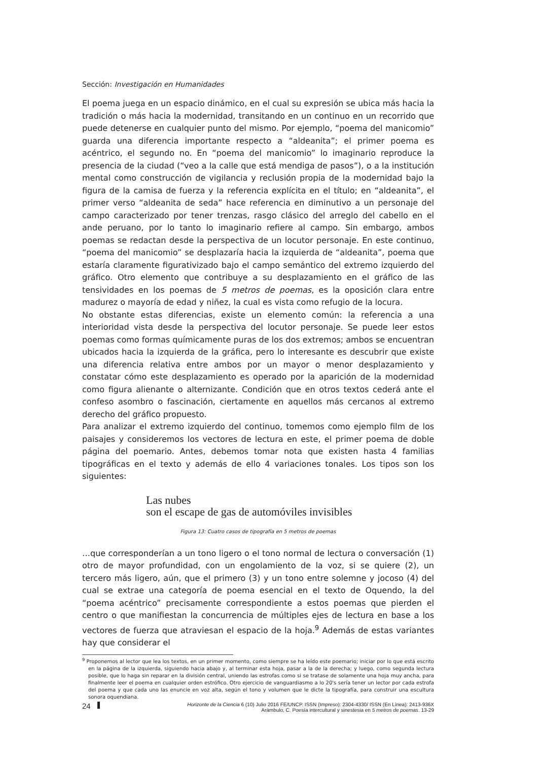Sección: Investigación en Humanidades
El poema juega en un espacio dinámico, en el cual su expresión se ubica más hacia la tradición o más hacia la modernidad, transitando en un continuo en un recorrido que puede detenerse en cualquier punto del mismo. Por ejemplo, “poema del manicomio” guarda una diferencia importante respecto a “aldeanita”; el primer poema es acéntrico, el segundo no. En “poema del manicomio” lo imaginario reproduce la presencia de la ciudad (“veo a la calle que está mendiga de pasos”), o a la institución mental como construcción de vigilancia y reclusión propia de la modernidad bajo la figura de la camisa de fuerza y la referencia explícita en el título; en “aldeanita”, el primer verso “aldeanita de seda” hace referencia en diminutivo a un personaje del campo caracterizado por tener trenzas, rasgo clásico del arreglo del cabello en el ande peruano, por lo tanto lo imaginario refiere al campo. Sin embargo, ambos poemas se redactan desde la perspectiva de un locutor personaje. En este continuo, “poema del manicomio” se desplazaría hacia la izquierda de “aldeanita”, poema que estaría claramente figurativizado bajo el campo semántico del extremo izquierdo del gráfico. Otro elemento que contribuye a su desplazamiento en el gráfico de las tensividades en los poemas de 5 metros de poemas, es la oposición clara entre madurez o mayoría de edad y niñez, la cual es vista como refugio de la locura.
No obstante estas diferencias, existe un elemento común: la referencia a una interioridad vista desde la perspectiva del locutor personaje. Se puede leer estos poemas como formas químicamente puras de los dos extremos; ambos se encuentran ubicados hacia la izquierda de la gráfica, pero lo interesante es descubrir que existe una diferencia relativa entre ambos por un mayor o menor desplazamiento y constatar cómo este desplazamiento es operado por la aparición de la modernidad como figura alienante o alternizante. Condición que en otros textos cederá ante el confeso asombro o fascinación, ciertamente en aquellos más cercanos al extremo derecho del gráfico propuesto.
Para analizar el extremo izquierdo del continuo, tomemos como ejemplo film de los paisajes y consideremos los vectores de lectura en este, el primer poema de doble página del poemario. Antes, debemos tomar nota que existen hasta 4 familias tipográficas en el texto y además de ello 4 variaciones tonales. Los tipos son los siguientes:
Las nubes
son el escape de gas de automóviles invisibles
Figura 13: Cuatro casos de tipografía en 5 metros de poemas
…que corresponderían a un tono ligero o el tono normal de lectura o conversación (1) otro de mayor profundidad, con un engolamiento de la voz, si se quiere (2), un tercero más ligero, aún, que el primero (3) y un tono entre solemne y jocoso (4) del cual se extrae una categoría de poema esencial en el texto de Oquendo, la del “poema acéntrico” precisamente correspondiente a estos poemas que pierden el centro o que manifiestan la concurrencia de múltiples ejes de lectura en base a los vectores de fuerza que atraviesan el espacio de la hoja.<sup>9</sup> Además de estas variantes hay que considerar el
<sup>9</sup> Proponemos al lector que lea los textos, en un primer momento, como siempre se ha leído este poemario; iniciar por lo que está escrito en la página de la izquierda, siguiendo hacia abajo y, al terminar esta hoja, pasar a la de la derecha; y luego, como segunda lectura posible, que lo haga sin reparar en la división central, uniendo las estrofas como si se tratase de solamente una hoja muy ancha, para finalmente leer el poema en cualquier orden estrófico. Otro ejercicio de vanguardiasmo a lo 20's sería tener un lector por cada estrofa del poema y que cada uno las enuncie en voz alta, según el tono y volumen que le dicte la tipografía, para construir una escultura sonora oquendiana.
24
Horizonte de la Ciencia 6 (10) Julio 2016 FE/UNCP. ISSN (Impreso): 2304-4330/ ISSN (En Línea): 2413-936X
Arámbulo, C. Poesía intercultural y sinestesia en 5 metros de poemas. 13-29